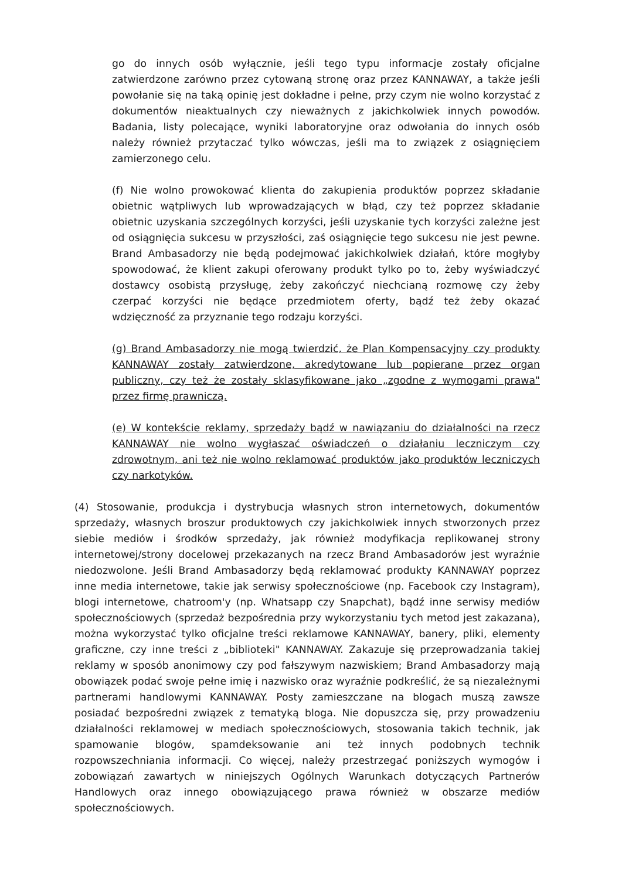go do innych osób wyłącznie, jeśli tego typu informacje zostały oficjalne zatwierdzone zarówno przez cytowaną stronę oraz przez KANNAWAY, a także jeśli powołanie się na taką opinię jest dokładne i pełne, przy czym nie wolno korzystać z dokumentów nieaktualnych czy nieważnych z jakichkolwiek innych powodów. Badania, listy polecające, wyniki laboratoryjne oraz odwołania do innych osób należy również przytaczać tylko wówczas, jeśli ma to związek z osiągnięciem zamierzonego celu.
(f) Nie wolno prowokować klienta do zakupienia produktów poprzez składanie obietnic wątpliwych lub wprowadzających w błąd, czy też poprzez składanie obietnic uzyskania szczególnych korzyści, jeśli uzyskanie tych korzyści zależne jest od osiągnięcia sukcesu w przyszłości, zaś osiągnięcie tego sukcesu nie jest pewne. Brand Ambasadorzy nie będą podejmować jakichkolwiek działań, które mogłyby spowodować, że klient zakupi oferowany produkt tylko po to, żeby wyświadczyć dostawcy osobistą przysługę, żeby zakończyć niechcianą rozmowę czy żeby czerpać korzyści nie będące przedmiotem oferty, bądź też żeby okazać wdzięczność za przyznanie tego rodzaju korzyści.
(g) Brand Ambasadorzy nie mogą twierdzić, że Plan Kompensacyjny czy produkty KANNAWAY zostały zatwierdzone, akredytowane lub popierane przez organ publiczny, czy też że zostały sklasyfikowane jako „zgodne z wymogami prawa" przez firmę prawniczą.
(e) W kontekście reklamy, sprzedaży bądź w nawiązaniu do działalności na rzecz KANNAWAY nie wolno wygłaszać oświadczeń o działaniu leczniczym czy zdrowotnym, ani też nie wolno reklamować produktów jako produktów leczniczych czy narkotyków.
(4) Stosowanie, produkcja i dystrybucja własnych stron internetowych, dokumentów sprzedaży, własnych broszur produktowych czy jakichkolwiek innych stworzonych przez siebie mediów i środków sprzedaży, jak również modyfikacja replikowanej strony internetowej/strony docelowej przekazanych na rzecz Brand Ambasadorów jest wyraźnie niedozwolone. Jeśli Brand Ambasadorzy będą reklamować produkty KANNAWAY poprzez inne media internetowe, takie jak serwisy społecznościowe (np. Facebook czy Instagram), blogi internetowe, chatroom'y (np. Whatsapp czy Snapchat), bądź inne serwisy mediów społecznościowych (sprzedaż bezpośrednia przy wykorzystaniu tych metod jest zakazana), można wykorzystać tylko oficjalne treści reklamowe KANNAWAY, banery, pliki, elementy graficzne, czy inne treści z „biblioteki" KANNAWAY. Zakazuje się przeprowadzania takiej reklamy w sposób anonimowy czy pod fałszywym nazwiskiem; Brand Ambasadorzy mają obowiązek podać swoje pełne imię i nazwisko oraz wyraźnie podkreślić, że są niezależnymi partnerami handlowymi KANNAWAY. Posty zamieszczane na blogach muszą zawsze posiadać bezpośredni związek z tematyką bloga. Nie dopuszcza się, przy prowadzeniu działalności reklamowej w mediach społecznościowych, stosowania takich technik, jak spamowanie blogów, spamdeksowanie ani też innych podobnych technik rozpowszechniania informacji. Co więcej, należy przestrzegać poniższych wymogów i zobowiązań zawartych w niniejszych Ogólnych Warunkach dotyczących Partnerów Handlowych oraz innego obowiązującego prawa również w obszarze mediów społecznościowych.